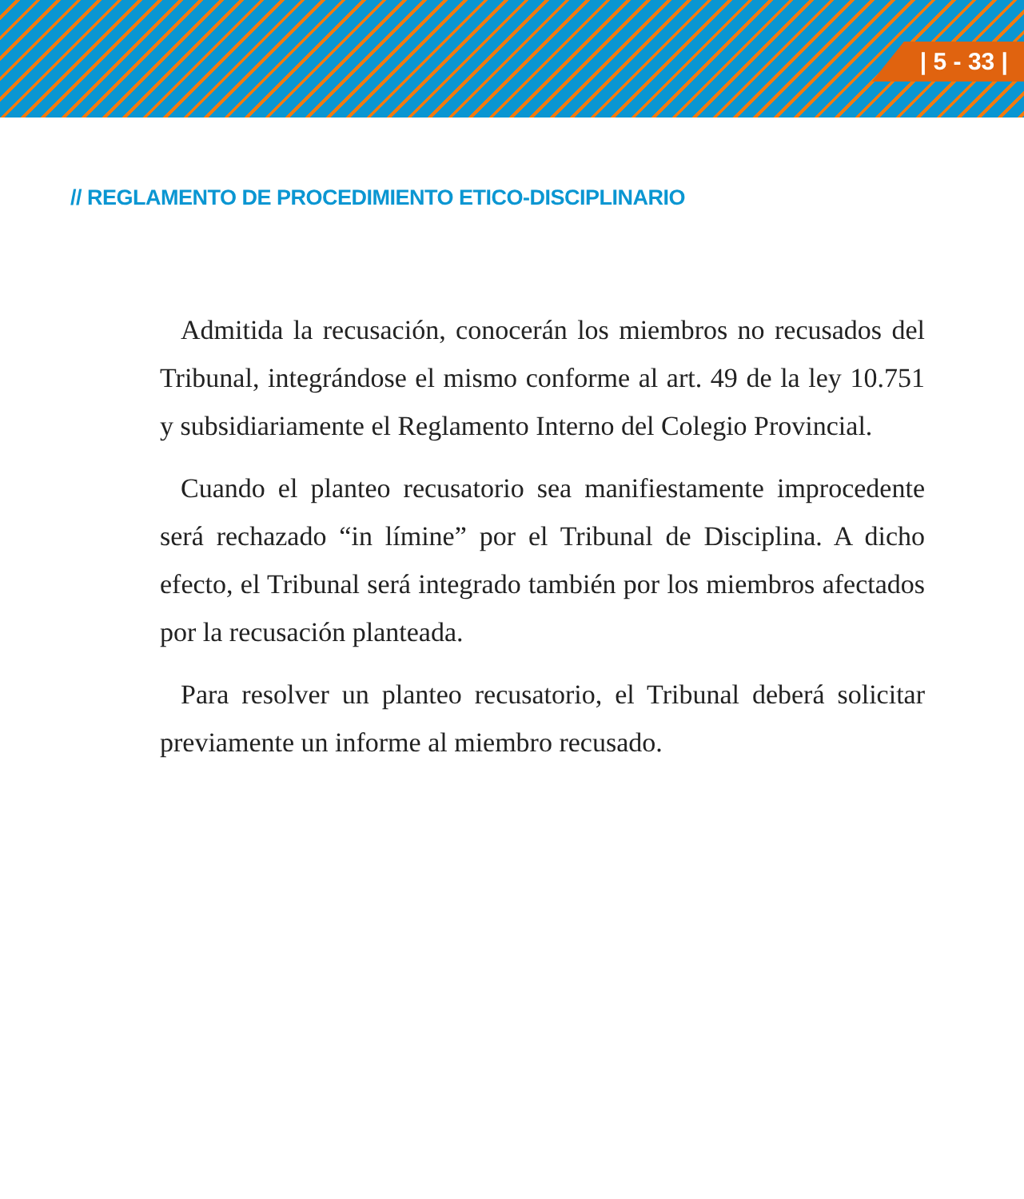| 5 - 33 |
// REGLAMENTO DE PROCEDIMIENTO ETICO-DISCIPLINARIO
Admitida la recusación, conocerán los miembros no recusados del Tribunal, integrándose el mismo conforme al art. 49 de la ley 10.751 y subsidiariamente el Reglamento Interno del Colegio Provincial.
Cuando el planteo recusatorio sea manifiestamente improcedente será rechazado “in límine” por el Tribunal de Disciplina. A dicho efecto, el Tribunal será integrado también por los miembros afectados por la recusación planteada.
Para resolver un planteo recusatorio, el Tribunal deberá solicitar previamente un informe al miembro recusado.